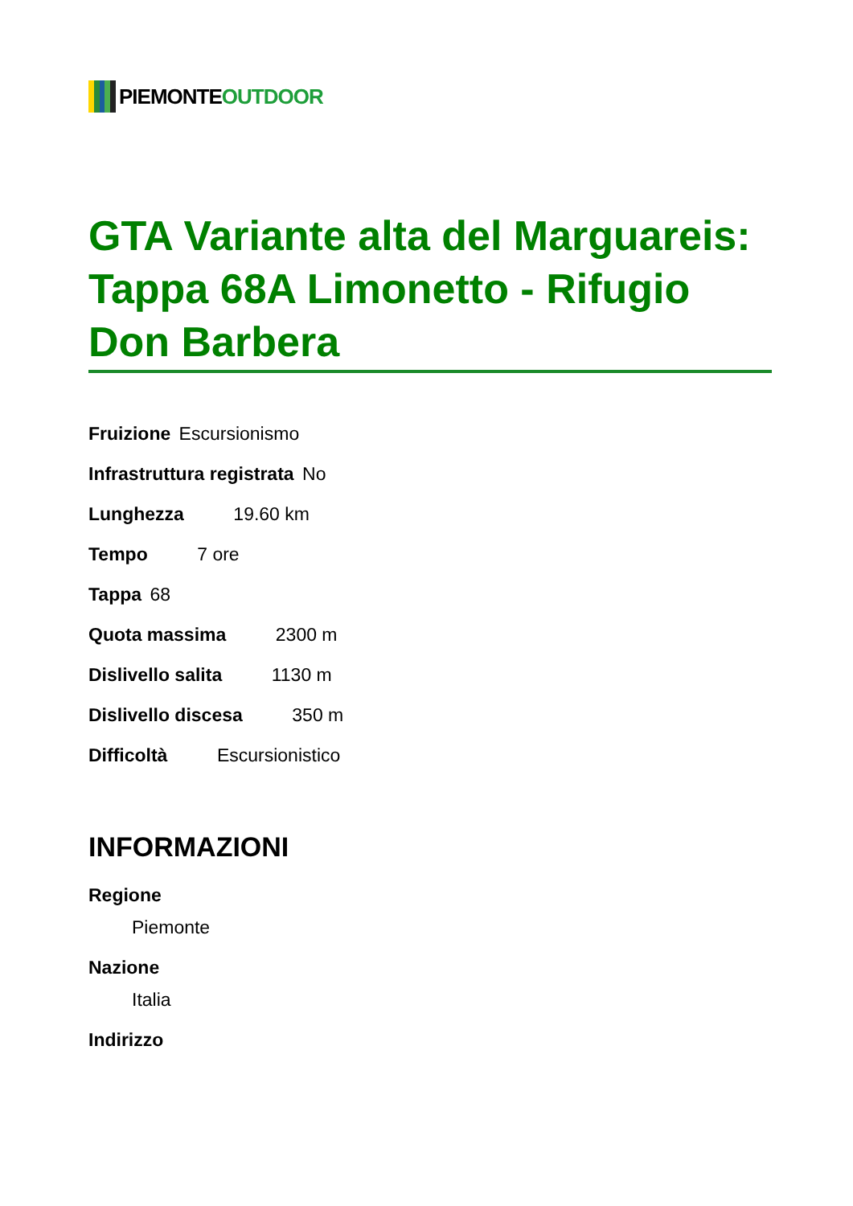PIEMONTE OUTDOOR
GTA Variante alta del Marguareis: Tappa 68A Limonetto - Rifugio Don Barbera
Fruizione Escursionismo
Infrastruttura registrata No
Lunghezza 19.60 km
Tempo 7 ore
Tappa 68
Quota massima 2300 m
Dislivello salita 1130 m
Dislivello discesa 350 m
Difficoltà Escursionistico
INFORMAZIONI
Regione
Piemonte
Nazione
Italia
Indirizzo